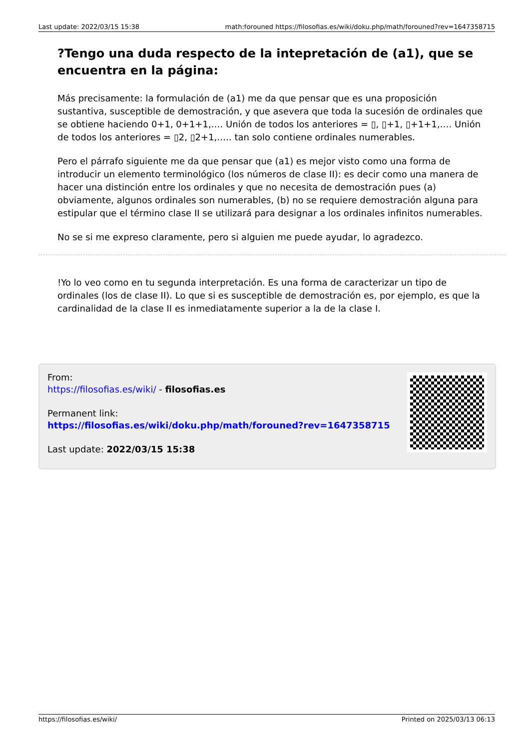Last update: 2022/03/15 15:38 math:forouned https://filosofias.es/wiki/doku.php/math/forouned?rev=1647358715
?Tengo una duda respecto de la intepretación de (a1), que se encuentra en la página:
Más precisamente: la formulación de (a1) me da que pensar que es una proposición sustantiva, susceptible de demostración, y que asevera que toda la sucesión de ordinales que se obtiene haciendo 0+1, 0+1+1,…. Unión de todos los anteriores = ▯, ▯+1, ▯+1+1,…. Unión de todos los anteriores = ▯2, ▯2+1,….. tan solo contiene ordinales numerables.
Pero el párrafo siguiente me da que pensar que (a1) es mejor visto como una forma de introducir un elemento terminológico (los números de clase II): es decir como una manera de hacer una distinción entre los ordinales y que no necesita de demostración pues (a) obviamente, algunos ordinales son numerables, (b) no se requiere demostración alguna para estipular que el término clase II se utilizará para designar a los ordinales infinitos numerables.
No se si me expreso claramente, pero si alguien me puede ayudar, lo agradezco.
!Yo lo veo como en tu segunda interpretación. Es una forma de caracterizar un tipo de ordinales (los de clase II). Lo que si es susceptible de demostración es, por ejemplo, es que la cardinalidad de la clase II es inmediatamente superior a la de la clase I.
From:
https://filosofias.es/wiki/ - filosofias.es
Permanent link:
https://filosofias.es/wiki/doku.php/math/forouned?rev=1647358715
Last update: 2022/03/15 15:38
https://filosofias.es/wiki/ Printed on 2025/03/13 06:13